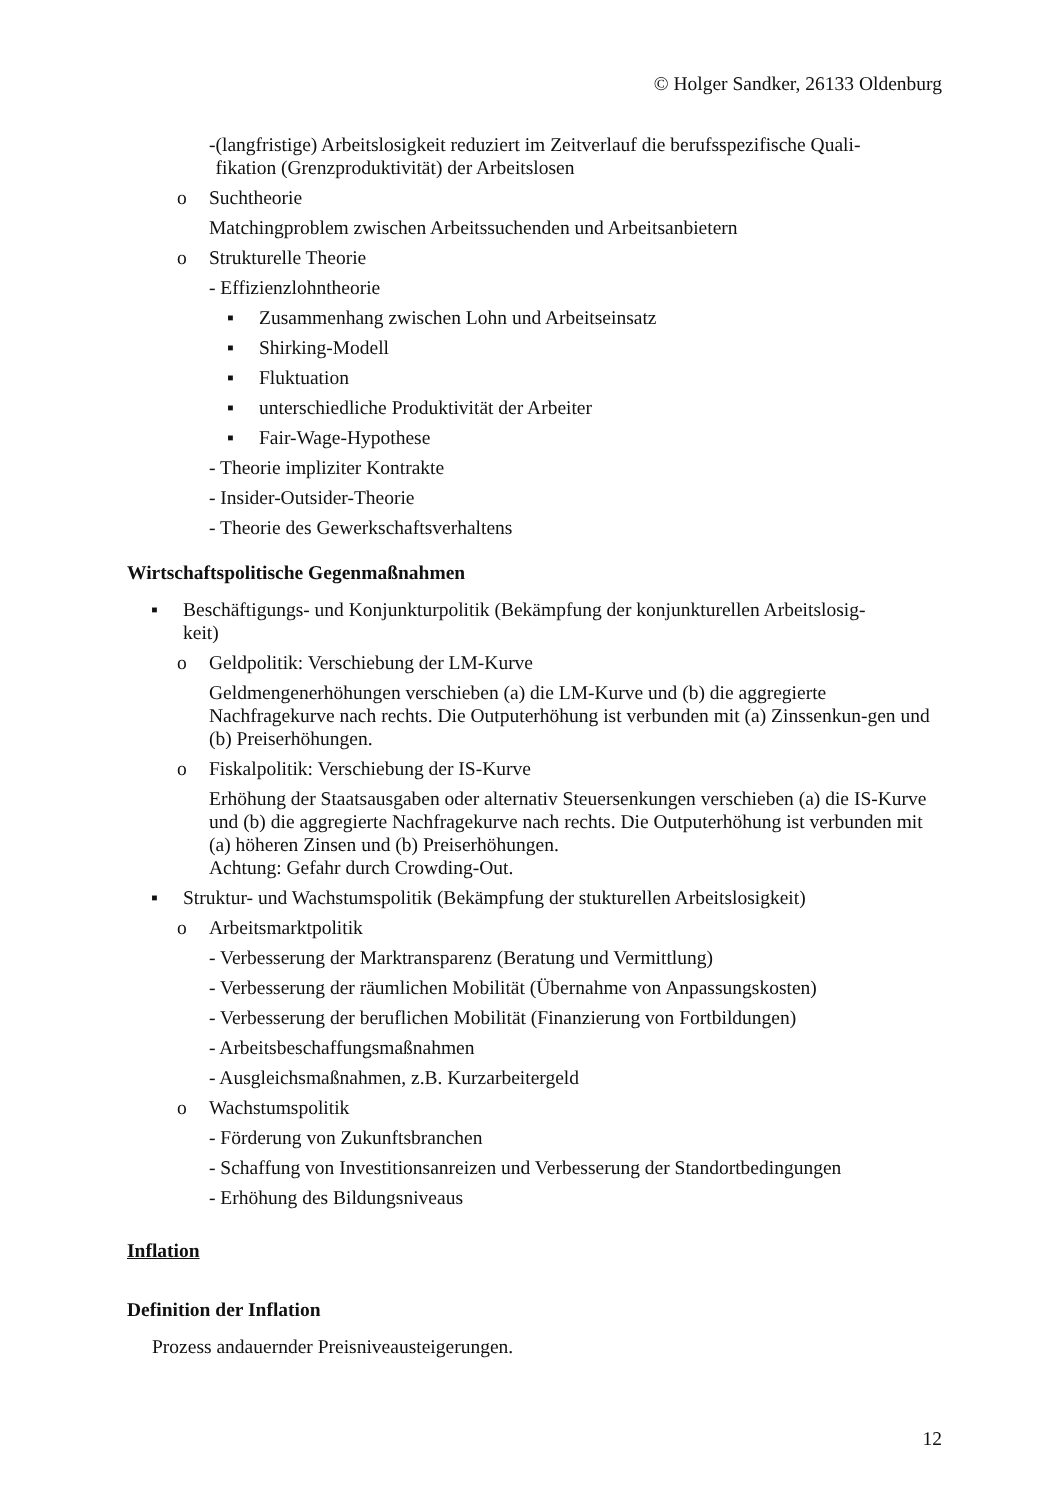© Holger Sandker, 26133 Oldenburg
- (langfristige) Arbeitslosigkeit reduziert im Zeitverlauf die berufsspezifische Quali-
fikation (Grenzproduktivität) der Arbeitslosen
o Suchtheorie
Matchingproblem zwischen Arbeitssuchenden und Arbeitsanbietern
o Strukturelle Theorie
- Effizienzlohntheorie
▪ Zusammenhang zwischen Lohn und Arbeitseinsatz
▪ Shirking-Modell
▪ Fluktuation
▪ unterschiedliche Produktivität der Arbeiter
▪ Fair-Wage-Hypothese
- Theorie impliziter Kontrakte
- Insider-Outsider-Theorie
- Theorie des Gewerkschaftsverhaltens
Wirtschaftspolitische Gegenmaßnahmen
▪ Beschäftigungs- und Konjunkturpolitik (Bekämpfung der konjunkturellen Arbeitslosig-
keit)
o Geldpolitik: Verschiebung der LM-Kurve
Geldmengenerhöhungen verschieben (a) die LM-Kurve und (b) die aggregierte Nachfragekurve nach rechts. Die Outputerhöhung ist verbunden mit (a) Zinssenkun-gen und (b) Preiserhöhungen.
o Fiskalpolitik: Verschiebung der IS-Kurve
Erhöhung der Staatsausgaben oder alternativ Steuersenkungen verschieben (a) die IS-Kurve und (b) die aggregierte Nachfragekurve nach rechts. Die Outputerhöhung ist verbunden mit (a) höheren Zinsen und (b) Preiserhöhungen.
Achtung: Gefahr durch Crowding-Out.
▪ Struktur- und Wachstumspolitik (Bekämpfung der stukturellen Arbeitslosigkeit)
o Arbeitsmarktpolitik
- Verbesserung der Marktransparenz (Beratung und Vermittlung)
- Verbesserung der räumlichen Mobilität (Übernahme von Anpassungskosten)
- Verbesserung der beruflichen Mobilität (Finanzierung von Fortbildungen)
- Arbeitsbeschaffungsmaßnahmen
- Ausgleichsmaßnahmen, z.B. Kurzarbeitergeld
o Wachstumspolitik
- Förderung von Zukunftsbranchen
- Schaffung von Investitionsanreizen und Verbesserung der Standortbedingungen
- Erhöhung des Bildungsniveaus
Inflation
Definition der Inflation
Prozess andauernder Preisniveausteigerungen.
12